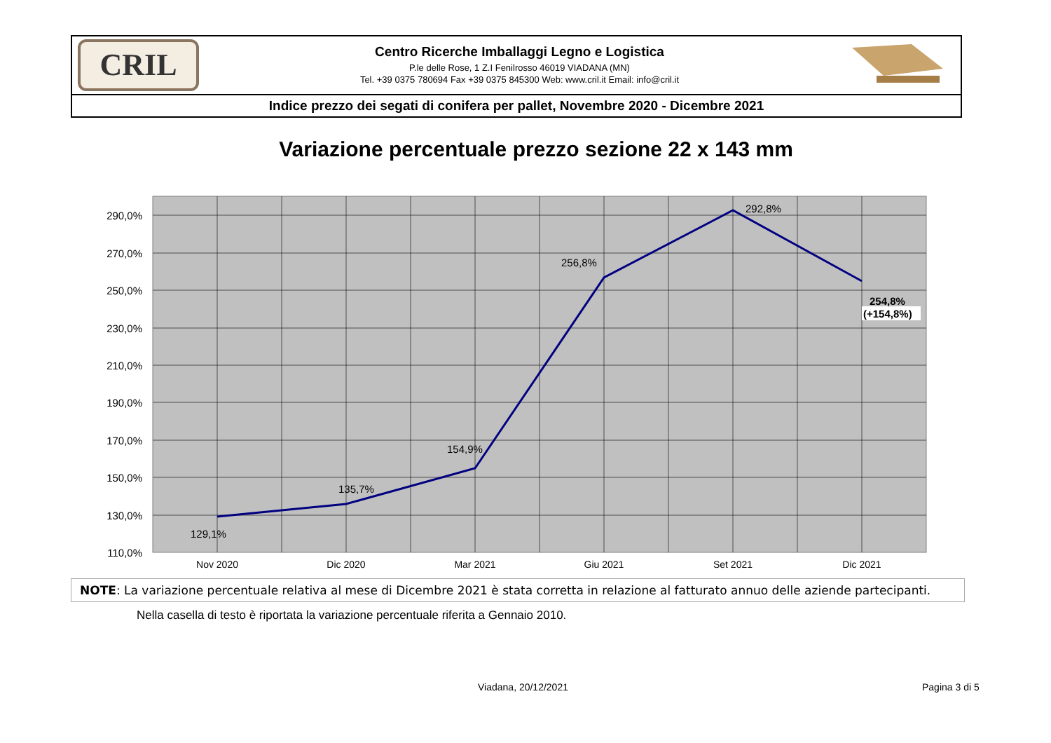CRIL
Centro Ricerche Imballaggi Legno e Logistica
P.le delle Rose, 1 Z.I Fenilrosso 46019 VIADANA (MN)
Tel. +39 0375 780694 Fax +39 0375 845300 Web: www.cril.it Email: info@cril.it
Indice prezzo dei segati di conifera per pallet, Novembre 2020 - Dicembre 2021
Variazione percentuale prezzo sezione 22 x 143 mm
290,0%
270,0%
250,0%
230,0%
210,0%
190,0%
170,0%
150,0%
130,0%
110,0%
Nov 2020
Dic 2020
Mar 2021
Giu 2021
Set 2021
Dic 2021
129,1%
135,7%
154,9%
256,8%
292,8%
254,8%
(+154,8%)
NOTE: La variazione percentuale relativa al mese di Dicembre 2021 è stata corretta in relazione al fatturato annuo delle aziende partecipanti.
Nella casella di testo è riportata la variazione percentuale riferita a Gennaio 2010.
Viadana, 20/12/2021 Pagina 3 di 5